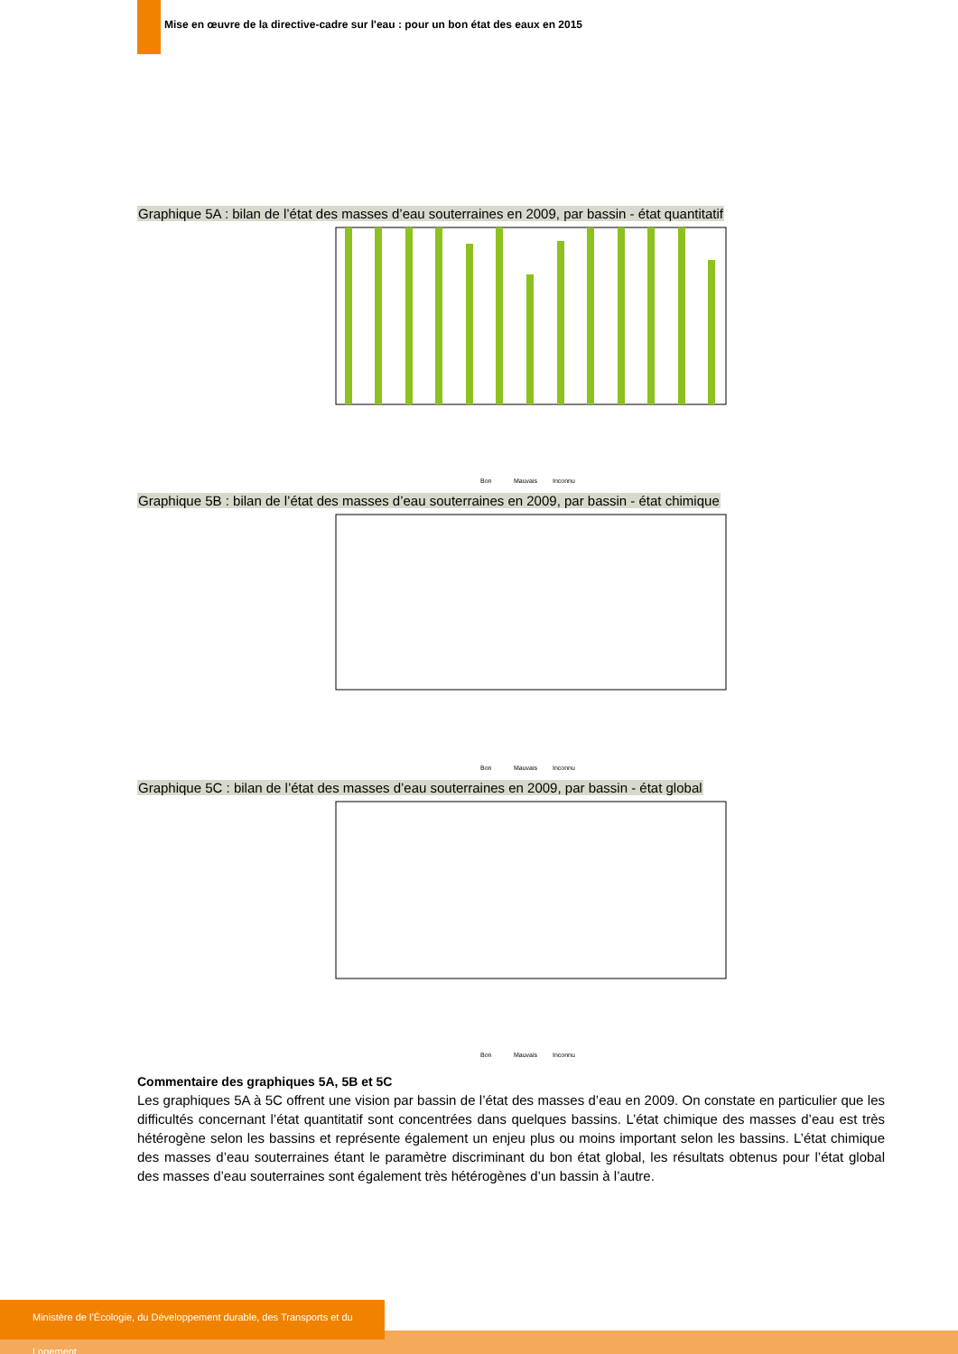Mise en œuvre de la directive-cadre sur l'eau : pour un bon état des eaux en 2015
Graphique 5A : bilan de l’état des masses d’eau souterraines en 2009, par bassin - état quantitatif
Bon
Mauvais
Inconnu
Graphique 5B : bilan de l’état des masses d’eau souterraines en 2009, par bassin - état chimique
Bon
Mauvais
Inconnu
Graphique 5C : bilan de l’état des masses d’eau souterraines en 2009, par bassin - état global
Bon
Mauvais
Inconnu
Commentaire des graphiques 5A, 5B et 5C
Les graphiques 5A à 5C offrent une vision par bassin de l’état des masses d’eau en 2009. On constate en particulier que les difficultés concernant l’état quantitatif sont concentrées dans quelques bassins. L’état chimique des masses d’eau est très hétérogène selon les bassins et représente également un enjeu plus ou moins important selon les bassins. L’état chimique des masses d’eau souterraines étant le paramètre discriminant du bon état global, les résultats obtenus pour l’état global des masses d’eau souterraines sont également très hétérogènes d’un bassin à l’autre.
Ministère de l’Écologie, du Développement durable, des Transports et du Logement